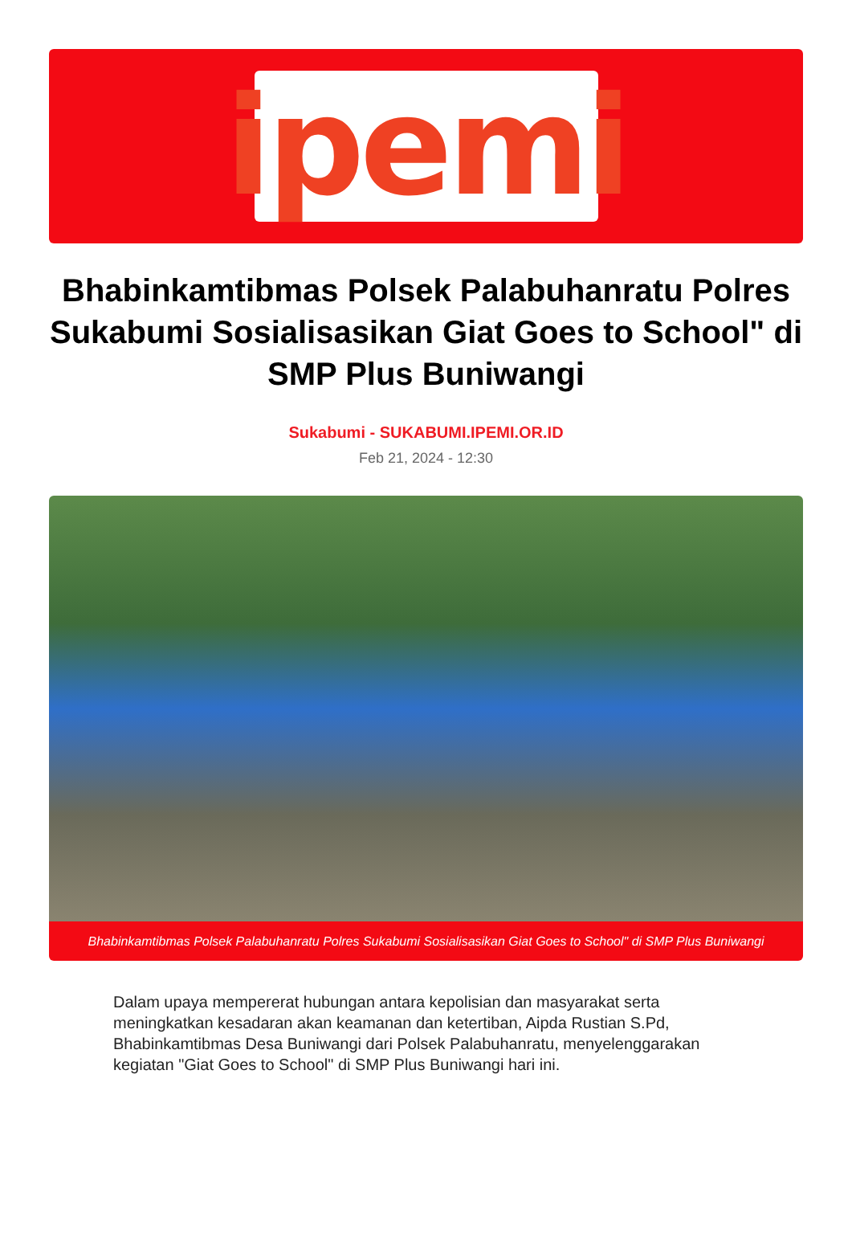ipemi
Bhabinkamtibmas Polsek Palabuhanratu Polres Sukabumi Sosialisasikan Giat Goes to School" di SMP Plus Buniwangi
Sukabumi - SUKABUMI.IPEMI.OR.ID
Feb 21, 2024 - 12:30
Bhabinkamtibmas Polsek Palabuhanratu Polres Sukabumi Sosialisasikan Giat Goes to School" di SMP Plus Buniwangi
Dalam upaya mempererat hubungan antara kepolisian dan masyarakat serta meningkatkan kesadaran akan keamanan dan ketertiban, Aipda Rustian S.Pd, Bhabinkamtibmas Desa Buniwangi dari Polsek Palabuhanratu, menyelenggarakan kegiatan "Giat Goes to School" di SMP Plus Buniwangi hari ini.